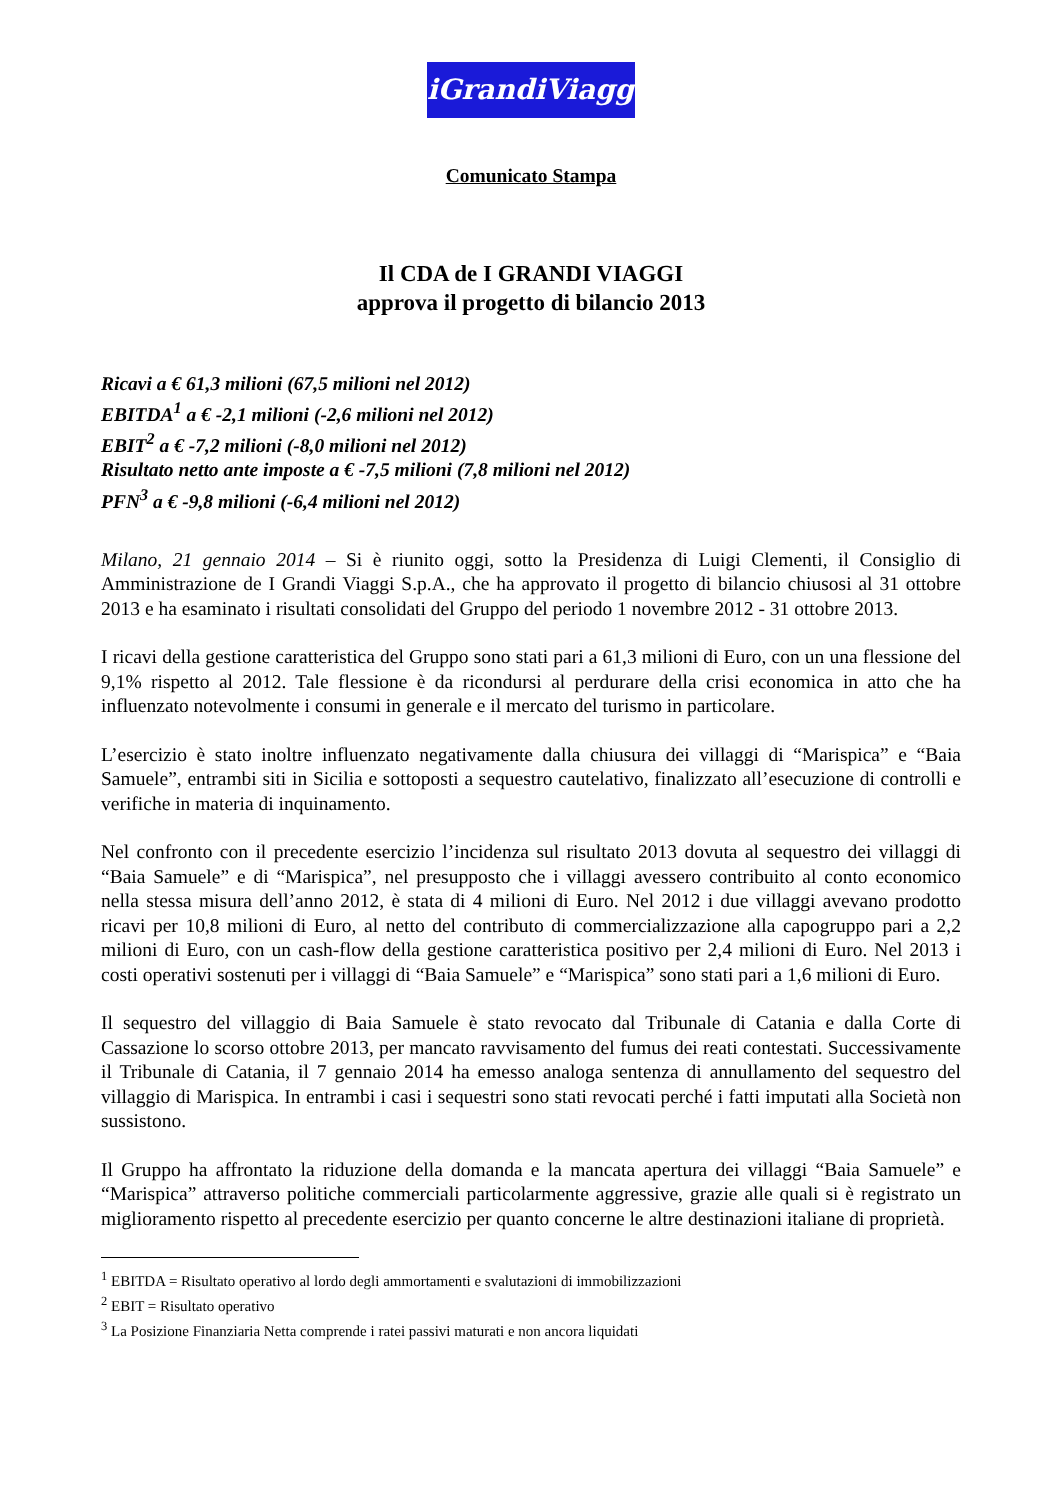iGrandiViaggi
Comunicato Stampa
Il CDA de I GRANDI VIAGGI
approva il progetto di bilancio 2013
Ricavi a € 61,3 milioni (67,5 milioni nel 2012)
EBITDA<sup>1</sup> a € -2,1 milioni (-2,6 milioni nel 2012)
EBIT<sup>2</sup> a € -7,2 milioni (-8,0 milioni nel 2012)
Risultato netto ante imposte a € -7,5 milioni (7,8 milioni nel 2012)
PFN<sup>3</sup> a € -9,8 milioni (-6,4 milioni nel 2012)
Milano, 21 gennaio 2014 – Si è riunito oggi, sotto la Presidenza di Luigi Clementi, il Consiglio di Amministrazione de I Grandi Viaggi S.p.A., che ha approvato il progetto di bilancio chiusosi al 31 ottobre 2013 e ha esaminato i risultati consolidati del Gruppo del periodo 1 novembre 2012 - 31 ottobre 2013.
I ricavi della gestione caratteristica del Gruppo sono stati pari a 61,3 milioni di Euro, con un una flessione del 9,1% rispetto al 2012. Tale flessione è da ricondursi al perdurare della crisi economica in atto che ha influenzato notevolmente i consumi in generale e il mercato del turismo in particolare.
L’esercizio è stato inoltre influenzato negativamente dalla chiusura dei villaggi di “Marispica” e “Baia Samuele”, entrambi siti in Sicilia e sottoposti a sequestro cautelativo, finalizzato all’esecuzione di controlli e verifiche in materia di inquinamento.
Nel confronto con il precedente esercizio l’incidenza sul risultato 2013 dovuta al sequestro dei villaggi di “Baia Samuele” e di “Marispica”, nel presupposto che i villaggi avessero contribuito al conto economico nella stessa misura dell’anno 2012, è stata di 4 milioni di Euro. Nel 2012 i due villaggi avevano prodotto ricavi per 10,8 milioni di Euro, al netto del contributo di commercializzazione alla capogruppo pari a 2,2 milioni di Euro, con un cash-flow della gestione caratteristica positivo per 2,4 milioni di Euro. Nel 2013 i costi operativi sostenuti per i villaggi di “Baia Samuele” e “Marispica” sono stati pari a 1,6 milioni di Euro.
Il sequestro del villaggio di Baia Samuele è stato revocato dal Tribunale di Catania e dalla Corte di Cassazione lo scorso ottobre 2013, per mancato ravvisamento del fumus dei reati contestati. Successivamente il Tribunale di Catania, il 7 gennaio 2014 ha emesso analoga sentenza di annullamento del sequestro del villaggio di Marispica. In entrambi i casi i sequestri sono stati revocati perché i fatti imputati alla Società non sussistono.
Il Gruppo ha affrontato la riduzione della domanda e la mancata apertura dei villaggi “Baia Samuele” e “Marispica” attraverso politiche commerciali particolarmente aggressive, grazie alle quali si è registrato un miglioramento rispetto al precedente esercizio per quanto concerne le altre destinazioni italiane di proprietà.
<sup>1</sup> EBITDA = Risultato operativo al lordo degli ammortamenti e svalutazioni di immobilizzazioni
<sup>2</sup> EBIT = Risultato operativo
<sup>3</sup> La Posizione Finanziaria Netta comprende i ratei passivi maturati e non ancora liquidati